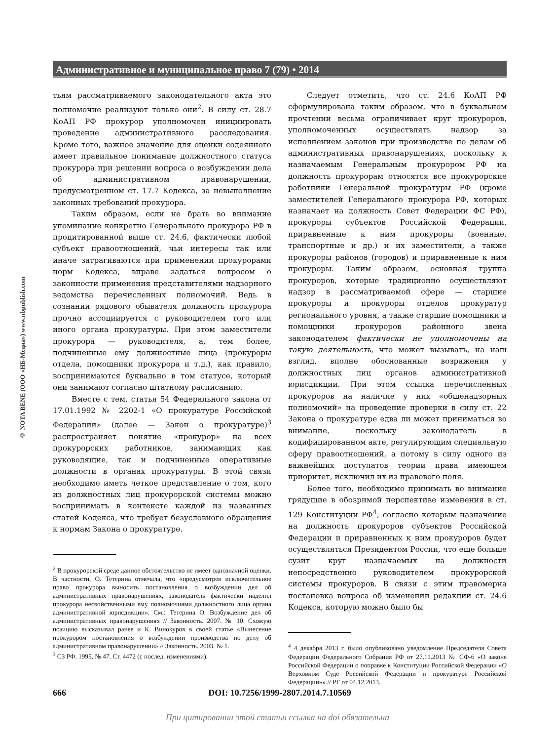Административное и муниципальное право 7 (79) • 2014
© NOTA BENE (ООО «НБ-Медиа») www.nbpublish.com
тьям рассматриваемого законодательного акта это полномочие реализуют только они<sup>2</sup>. В силу ст. 28.7 КоАП РФ прокурор уполномочен инициировать проведение административного расследования. Кроме того, важное значение для оценки содеянного имеет правильное понимание должностного статуса прокурора при решении вопроса о возбуждении дела об административном правонарушении, предусмотренном ст. 17.7 Кодекса, за невыполнение законных требований прокурора.
Таким образом, если не брать во внимание упоминание конкретно Генерального прокурора РФ в процитированной выше ст. 24.6, фактически любой субъект правоотношений, чьи интересы так или иначе затрагиваются при применении прокурорами норм Кодекса, вправе задаться вопросом о законности применения представителями надзорного ведомства перечисленных полномочий. Ведь в сознании рядового обывателя должность прокурора прочно ассоциируется с руководителем того или иного органа прокуратуры. При этом заместители прокурора — руководителя, а, тем более, подчиненные ему должностные лица (прокуроры отдела, помощники прокурора и т.д.), как правило, воспринимаются буквально в том статусе, который они занимают согласно штатному расписанию.
Вместе с тем, статья 54 Федерального закона от 17.01.1992 № 2202-1 «О прокуратуре Российской Федерации» (далее — Закон о прокуратуре)<sup>3</sup> распространяет понятие «прокурор» на всех прокурорских работников, занимающих как руководящие, так и подчиненные оперативные должности в органах прокуратуры. В этой связи необходимо иметь четкое представление о том, кого из должностных лиц прокурорской системы можно воспринимать в контексте каждой из названных статей Кодекса, что требует безусловного обращения к нормам Закона о прокуратуре.
<sup>2</sup> В прокурорской среде данное обстоятельство не имеет однозначной оценки. В частности, О. Тетерина отмечала, что «предусмотрев исключительное право прокурора выносить постановления о возбуждении дел об административных правонарушениях, законодатель фактически наделил прокурора несвойственными ему полномочиями должностного лица органа административной юрисдикции». См.: Тетерина О. Возбуждение дел об административных правонарушениях // Законность. 2007. № 10. Схожую позицию высказывал ранее и К. Винокуров в своей статье «Вынесение прокурором постановления о возбуждении производства по делу об административном правонарушении» // Законность. 2003. № 1.
<sup>3</sup> СЗ РФ. 1995. № 47. Ст. 4472 (с послед. изменениями).
Следует отметить, что ст. 24.6 КоАП РФ сформулирована таким образом, что в буквальном прочтении весьма ограничивает круг прокуроров, уполномоченных осуществлять надзор за исполнением законов при производстве по делам об административных правонарушениях, поскольку к назначаемым Генеральным прокурором РФ на должность прокурорам относятся все прокурорские работники Генеральной прокуратуры РФ (кроме заместителей Генерального прокурора РФ, которых назначает на должность Совет Федерации ФС РФ), прокуроры субъектов Российской Федерации, приравненные к ним прокуроры (военные, транспортные и др.) и их заместители, а также прокуроры районов (городов) и приравненные к ним прокуроры. Таким образом, основная группа прокуроров, которые традиционно осуществляют надзор в рассматриваемой сфере — старшие прокуроры и прокуроры отделов прокуратур регионального уровня, а также старшие помощники и помощники прокуроров районного звена законодателем фактически не уполномочены на такую деятельность, что может вызывать, на наш взгляд, вполне обоснованные возражения у должностных лиц органов административной юрисдикции. При этом ссылка перечисленных прокуроров на наличие у них «общенадзорных полномочий» на проведение проверки в силу ст. 22 Закона о прокуратуре едва ли может приниматься во внимание, поскольку законодатель в кодифицированном акте, регулирующим специальную сферу правоотношений, а потому в силу одного из важнейших постулатов теории права имеющем приоритет, исключил их из правового поля.
Более того, необходимо принимать во внимание грядущие в обозримой перспективе изменения в ст. 129 Конституции РФ<sup>4</sup>, согласно которым назначение на должность прокуроров субъектов Российской Федерации и приравненных к ним прокуроров будет осуществляться Президентом России, что еще больше сузит круг назначаемых на должности непосредственно руководителем прокурорской системы прокуроров. В связи с этим правомерна постановка вопроса об изменении редакции ст. 24.6 Кодекса, которую можно было бы
<sup>4</sup> 4 декабря 2013 г. было опубликовано уведомление Председателя Совета Федерации Федерального Собрания РФ от 27.11.2013 № СФ-6 «О законе Российской Федерации о поправке к Конституции Российской Федерации «О Верховном Суде Российской Федерации и прокуратуре Российской Федерации»» // РГ от 04.12.2013.
666 DOI: 10.7256/1999-2807.2014.7.10569
При цитировании этой статьи ссылка на doi обязательна